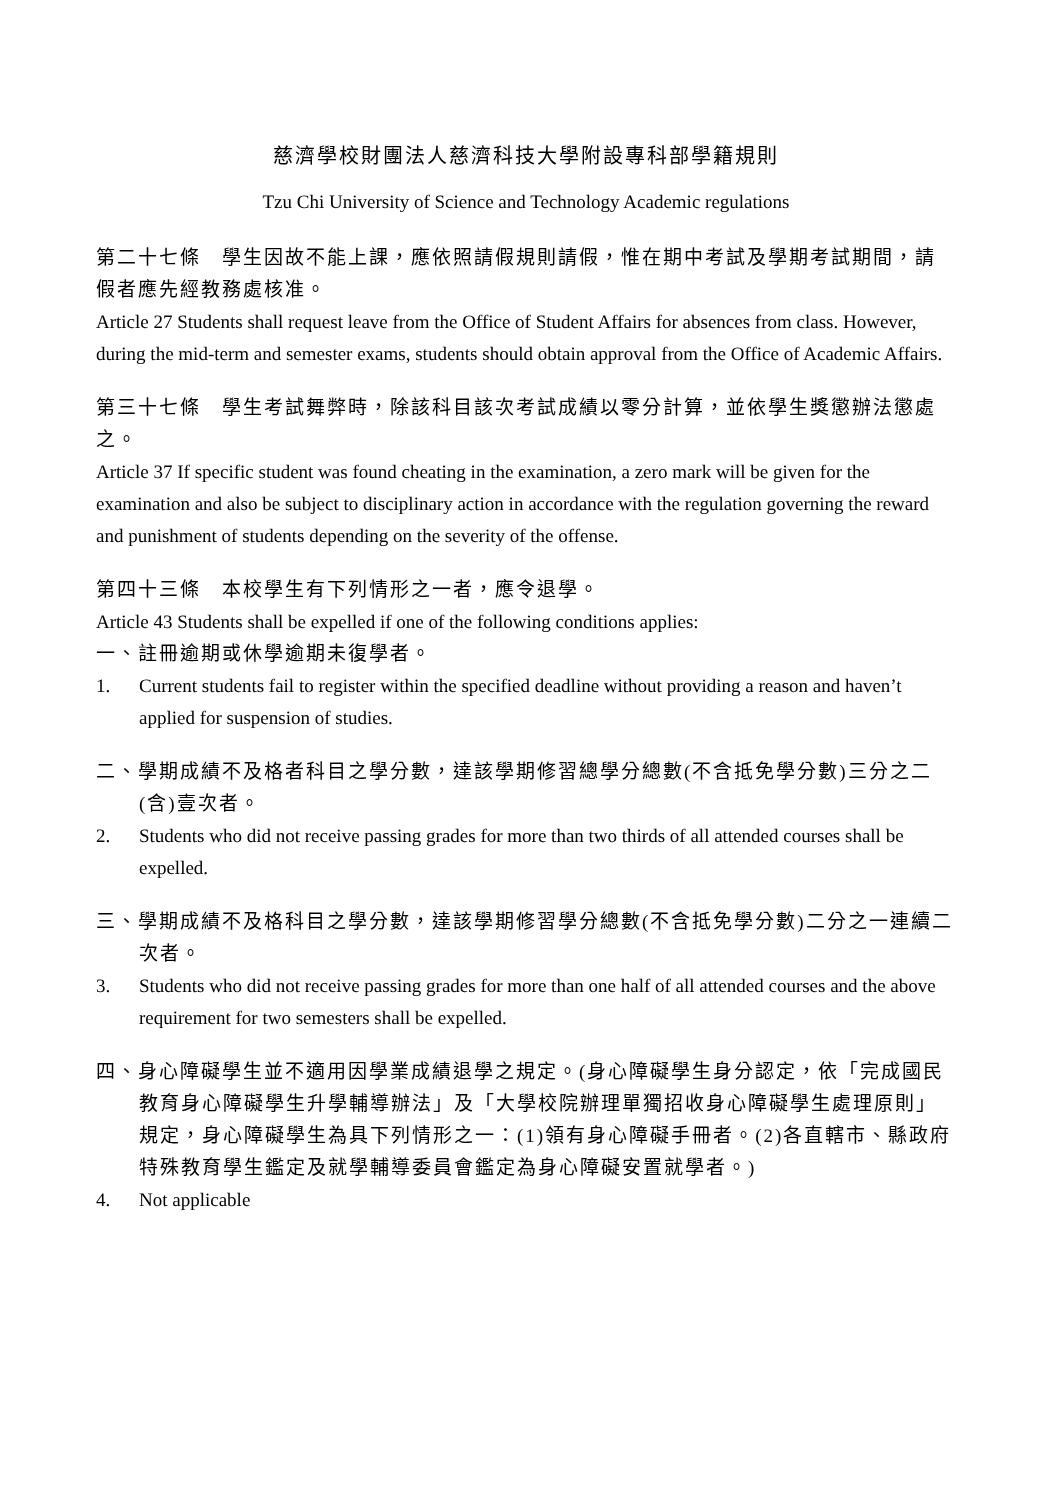慈濟學校財團法人慈濟科技大學附設專科部學籍規則
Tzu Chi University of Science and Technology Academic regulations
第二十七條　學生因故不能上課，應依照請假規則請假，惟在期中考試及學期考試期間，請假者應先經教務處核准。
Article 27 Students shall request leave from the Office of Student Affairs for absences from class. However, during the mid-term and semester exams, students should obtain approval from the Office of Academic Affairs.
第三十七條　學生考試舞弊時，除該科目該次考試成績以零分計算，並依學生獎懲辦法懲處之。
Article 37 If specific student was found cheating in the examination, a zero mark will be given for the examination and also be subject to disciplinary action in accordance with the regulation governing the reward and punishment of students depending on the severity of the offense.
第四十三條　本校學生有下列情形之一者，應令退學。
Article 43 Students shall be expelled if one of the following conditions applies:
一、註冊逾期或休學逾期未復學者。
1. Current students fail to register within the specified deadline without providing a reason and haven’t applied for suspension of studies.
二、學期成績不及格者科目之學分數，達該學期修習總學分總數(不含抵免學分數)三分之二(含)壹次者。
2. Students who did not receive passing grades for more than two thirds of all attended courses shall be expelled.
三、學期成績不及格科目之學分數，達該學期修習學分總數(不含抵免學分數)二分之一連續二次者。
3. Students who did not receive passing grades for more than one half of all attended courses and the above requirement for two semesters shall be expelled.
四、身心障礙學生並不適用因學業成績退學之規定。(身心障礙學生身分認定，依「完成國民教育身心障礙學生升學輔導辦法」及「大學校院辦理單獨招收身心障礙學生處理原則」規定，身心障礙學生為具下列情形之一：(1)領有身心障礙手冊者。(2)各直轄市、縣政府特殊教育學生鑑定及就學輔導委員會鑑定為身心障礙安置就學者。)
4. Not applicable